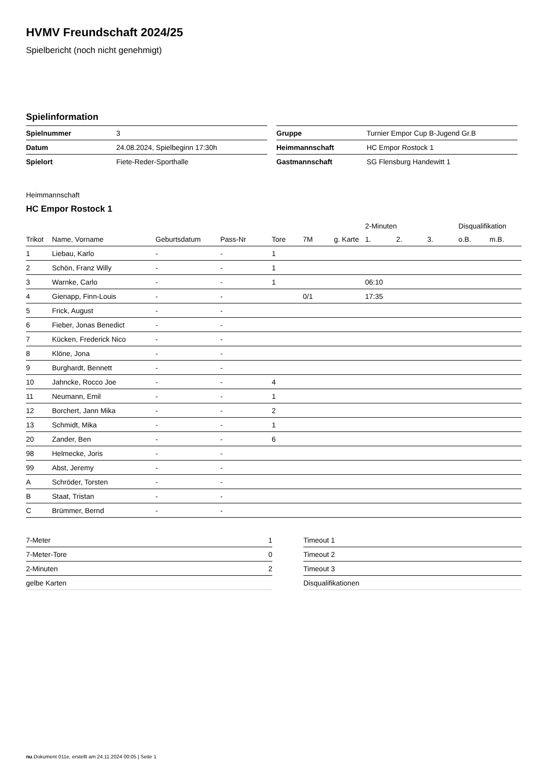HVMV Freundschaft 2024/25
Spielbericht (noch nicht genehmigt)
Spielinformation
| Spielnummer | 3 |
| Datum | 24.08.2024, Spielbeginn 17:30h |
| Spielort | Fiete-Reder-Sporthalle |
| Gruppe | Turnier Empor Cup B-Jugend Gr.B |
| Heimmannschaft | HC Empor Rostock 1 |
| Gastmannschaft | SG Flensburg Handewitt 1 |
Heimmannschaft
HC Empor Rostock 1
| | | | | | | | 2-Minuten | | | Disqualifikation | |
| --- | --- | --- | --- | --- | --- | --- | --- | --- | --- | --- | --- |
| Trikot | Name, Vorname | Geburtsdatum | Pass-Nr | Tore | 7M | g. Karte | 1. | 2. | 3. | o.B. | m.B. |
| 1 | Liebau, Karlo | - | - | 1 | | | | | | | |
| 2 | Schön, Franz Willy | - | - | 1 | | | | | | | |
| 3 | Warnke, Carlo | - | - | 1 | | | 06:10 | | | | |
| 4 | Gienapp, Finn-Louis | - | - | | 0/1 | | 17:35 | | | | |
| 5 | Frick, August | - | - | | | | | | | | |
| 6 | Fieber, Jonas Benedict | - | - | | | | | | | | |
| 7 | Kücken, Frederick Nico | - | - | | | | | | | | |
| 8 | Klöne, Jona | - | - | | | | | | | | |
| 9 | Burghardt, Bennett | - | - | | | | | | | | |
| 10 | Jahncke, Rocco Joe | - | - | 4 | | | | | | | |
| 11 | Neumann, Emil | - | - | 1 | | | | | | | |
| 12 | Borchert, Jann Mika | - | - | 2 | | | | | | | |
| 13 | Schmidt, Mika | - | - | 1 | | | | | | | |
| 20 | Zander, Ben | - | - | 6 | | | | | | | |
| 98 | Helmecke, Joris | - | - | | | | | | | | |
| 99 | Abst, Jeremy | - | - | | | | | | | | |
| A | Schröder, Torsten | - | - | | | | | | | | |
| B | Staat, Tristan | - | - | | | | | | | | |
| C | Brümmer, Bernd | - | - | | | | | | | | |
| 7-Meter | 1 |
| 7-Meter-Tore | 0 |
| 2-Minuten | 2 |
| gelbe Karten | |
| Timeout 1 |
| Timeout 2 |
| Timeout 3 |
| Disqualifikationen |
nu.Dokument 011e, erstellt am 24.11.2024 00:05 | Seite 1